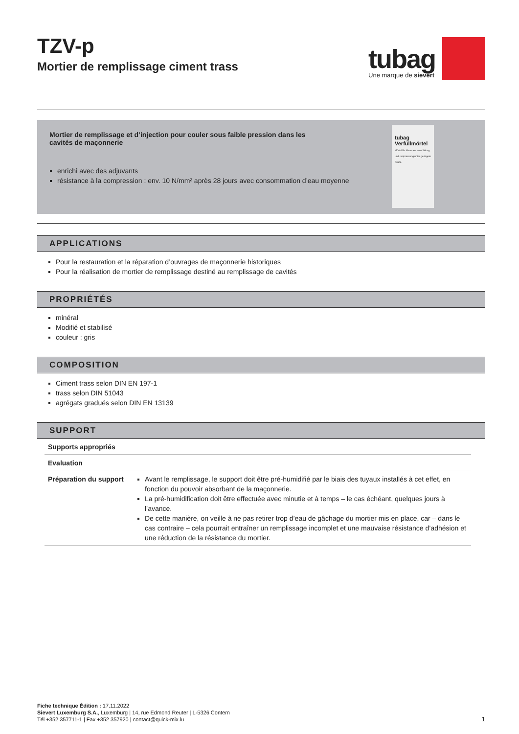TZV-p
Mortier de remplissage ciment trass
tubag
Une marque de sievert
Mortier de remplissage et d’injection pour couler sous faible pression dans les
cavités de maçonnerie
enrichi avec des adjuvants
résistance à la compression : env. 10 N/mm² après 28 jours avec consommation d’eau moyenne
tubag
Verfüllmörtel
Mörtel für Mauerwerksverfüllung und -verpressung unter geringem Druck.
APPLICATIONS
Pour la restauration et la réparation d’ouvrages de maçonnerie historiques
Pour la réalisation de mortier de remplissage destiné au remplissage de cavités
PROPRIÉTÉS
minéral
Modifié et stabilisé
couleur : gris
COMPOSITION
Ciment trass selon DIN EN 197-1
trass selon DIN 51043
agrégats gradués selon DIN EN 13139
SUPPORT
| Supports appropriés | |
| Evaluation | |
| Préparation du support | Avant le remplissage, le support doit être pré-humidifié par le biais des tuyaux installés à cet effet, en fonction du pouvoir absorbant de la maçonnerie. La pré-humidification doit être effectuée avec minutie et à temps – le cas échéant, quelques jours à l’avance. De cette manière, on veille à ne pas retirer trop d’eau de gâchage du mortier mis en place, car – dans le cas contraire – cela pourrait entraîner un remplissage incomplet et une mauvaise résistance d’adhésion et une réduction de la résistance du mortier. |
Fiche technique Édition : 17.11.2022
Sievert Luxemburg S.A., Luxemburg | 14, rue Edmond Reuter | L-5326 Contern
Tél +352 357711-1 | Fax +352 357920 | contact@quick-mix.lu
1